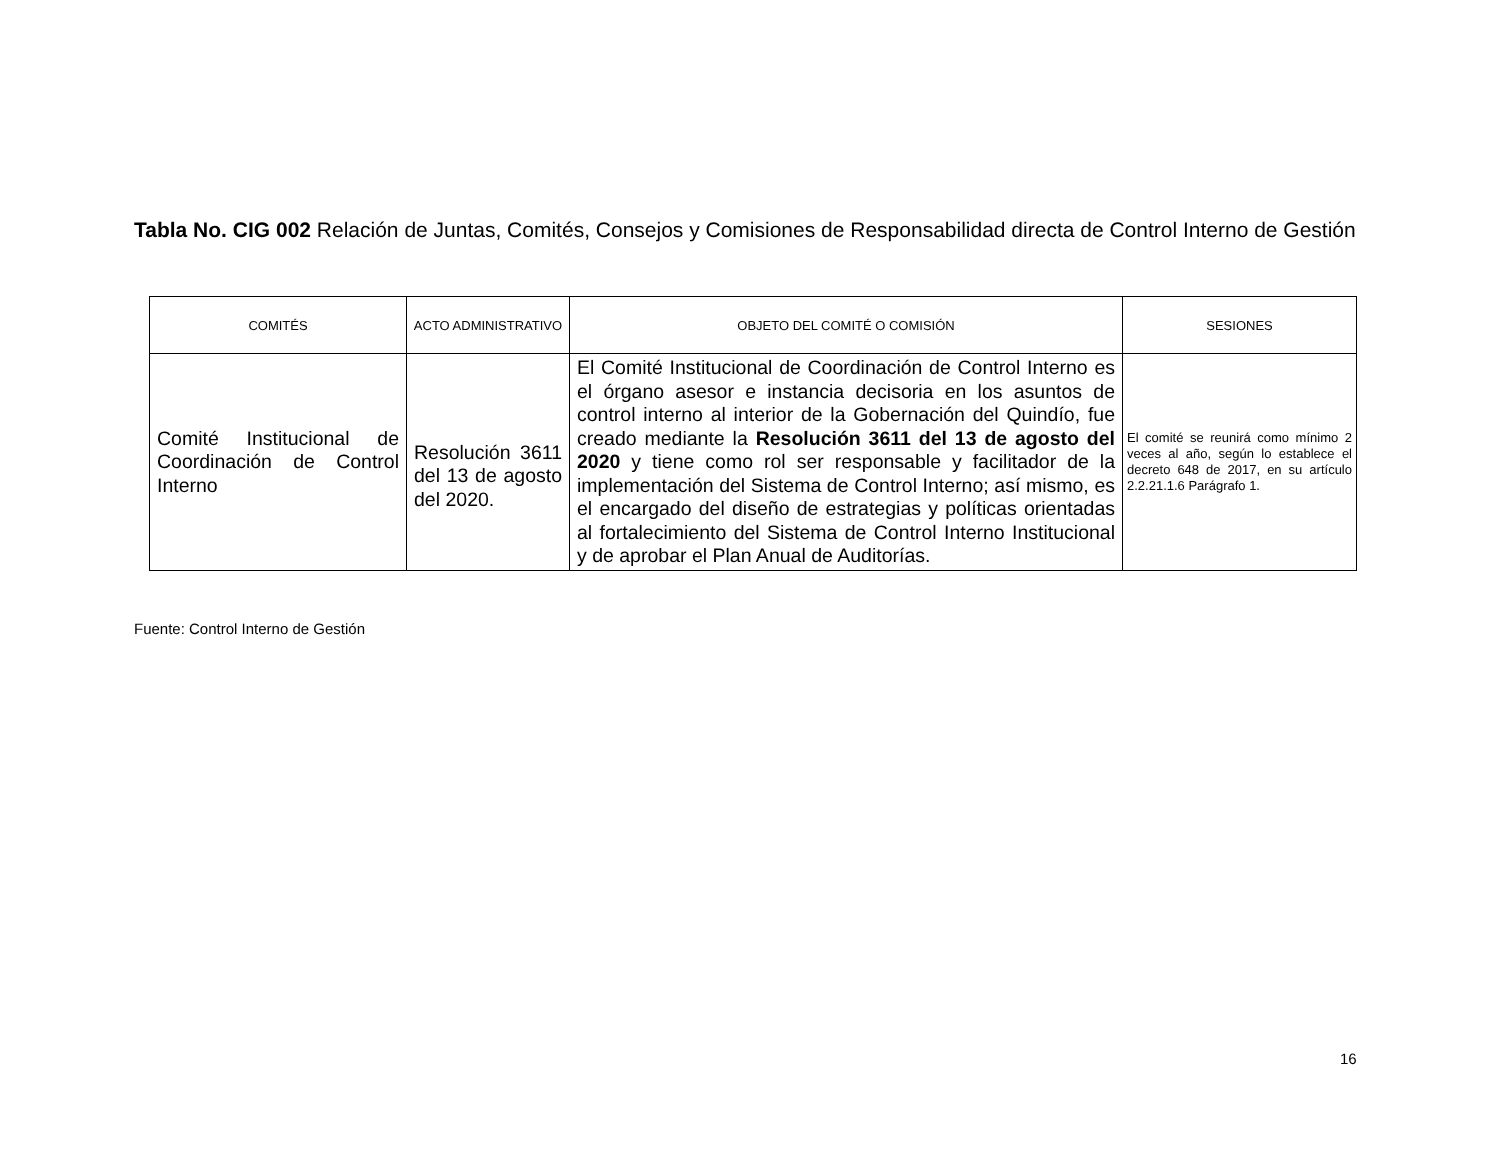Tabla No. CIG 002 Relación de Juntas, Comités, Consejos y Comisiones de Responsabilidad directa de Control Interno de Gestión
| COMITÉS | ACTO ADMINISTRATIVO | OBJETO DEL COMITÉ O COMISIÓN | SESIONES |
| --- | --- | --- | --- |
| Comité Institucional de Coordinación de Control Interno | Resolución 3611 del 13 de agosto del 2020. | El Comité Institucional de Coordinación de Control Interno es el órgano asesor e instancia decisoria en los asuntos de control interno al interior de la Gobernación del Quindío, fue creado mediante la Resolución 3611 del 13 de agosto del 2020 y tiene como rol ser responsable y facilitador de la implementación del Sistema de Control Interno; así mismo, es el encargado del diseño de estrategias y políticas orientadas al fortalecimiento del Sistema de Control Interno Institucional y de aprobar el Plan Anual de Auditorías. | El comité se reunirá como mínimo 2 veces al año, según lo establece el decreto 648 de 2017, en su artículo 2.2.21.1.6 Parágrafo 1. |
Fuente: Control Interno de Gestión
16